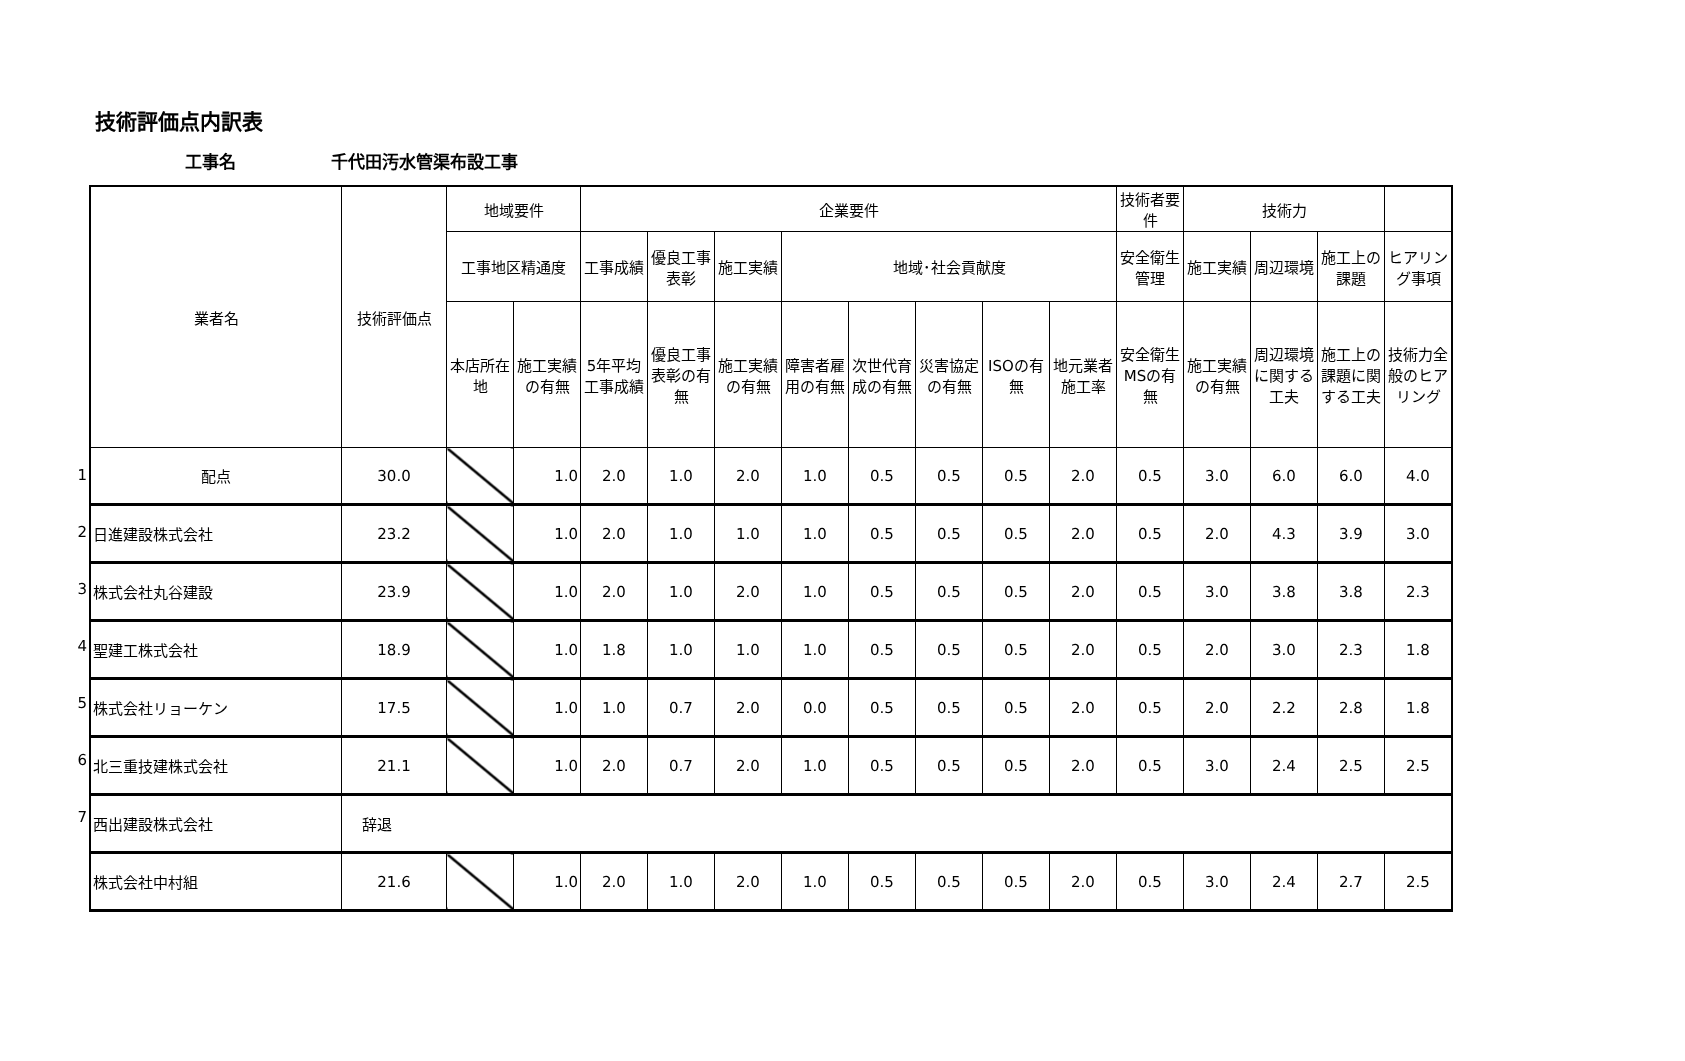技術評価点内訳表
工事名 千代田汚水管渠布設工事
1
2
3
4
5
6
7
| 業者名 | 技術評価点 | 地域要件 | | 企業要件 | | | | | | | | 技術者要件 | 技術力 | | | |
| --- | --- | --- | --- | --- | --- | --- | --- | --- | --- | --- | --- | --- | --- | --- | --- | --- |
| | | 工事地区精通度 | | 工事成績 | 優良工事表彰 | 施工実績 | 地域･社会貢献度 | | | | | 安全衛生管理 | 施工実績 | 周辺環境 | 施工上の課題 | ヒアリング事項 |
| | | 本店所在地 | 施工実績の有無 | 5年平均工事成績 | 優良工事表彰の有無 | 施工実績の有無 | 障害者雇用の有無 | 次世代育成の有無 | 災害協定の有無 | ISOの有無 | 地元業者施工率 | 安全衛生MSの有無 | 施工実績の有無 | 周辺環境に関する工夫 | 施工上の課題に関する工夫 | 技術力全般のヒアリング |
| 配点 | 30.0 | | 1.0 | 2.0 | 1.0 | 2.0 | 1.0 | 0.5 | 0.5 | 0.5 | 2.0 | 0.5 | 3.0 | 6.0 | 6.0 | 4.0 |
| 日進建設株式会社 | 23.2 | | 1.0 | 2.0 | 1.0 | 1.0 | 1.0 | 0.5 | 0.5 | 0.5 | 2.0 | 0.5 | 2.0 | 4.3 | 3.9 | 3.0 |
| 株式会社丸谷建設 | 23.9 | | 1.0 | 2.0 | 1.0 | 2.0 | 1.0 | 0.5 | 0.5 | 0.5 | 2.0 | 0.5 | 3.0 | 3.8 | 3.8 | 2.3 |
| 聖建工株式会社 | 18.9 | | 1.0 | 1.8 | 1.0 | 1.0 | 1.0 | 0.5 | 0.5 | 0.5 | 2.0 | 0.5 | 2.0 | 3.0 | 2.3 | 1.8 |
| 株式会社リョーケン | 17.5 | | 1.0 | 1.0 | 0.7 | 2.0 | 0.0 | 0.5 | 0.5 | 0.5 | 2.0 | 0.5 | 2.0 | 2.2 | 2.8 | 1.8 |
| 北三重技建株式会社 | 21.1 | | 1.0 | 2.0 | 0.7 | 2.0 | 1.0 | 0.5 | 0.5 | 0.5 | 2.0 | 0.5 | 3.0 | 2.4 | 2.5 | 2.5 |
| 西出建設株式会社 | 辞退 | | | | | | | | | | | | | | | |
| 株式会社中村組 | 21.6 | | 1.0 | 2.0 | 1.0 | 2.0 | 1.0 | 0.5 | 0.5 | 0.5 | 2.0 | 0.5 | 3.0 | 2.4 | 2.7 | 2.5 |